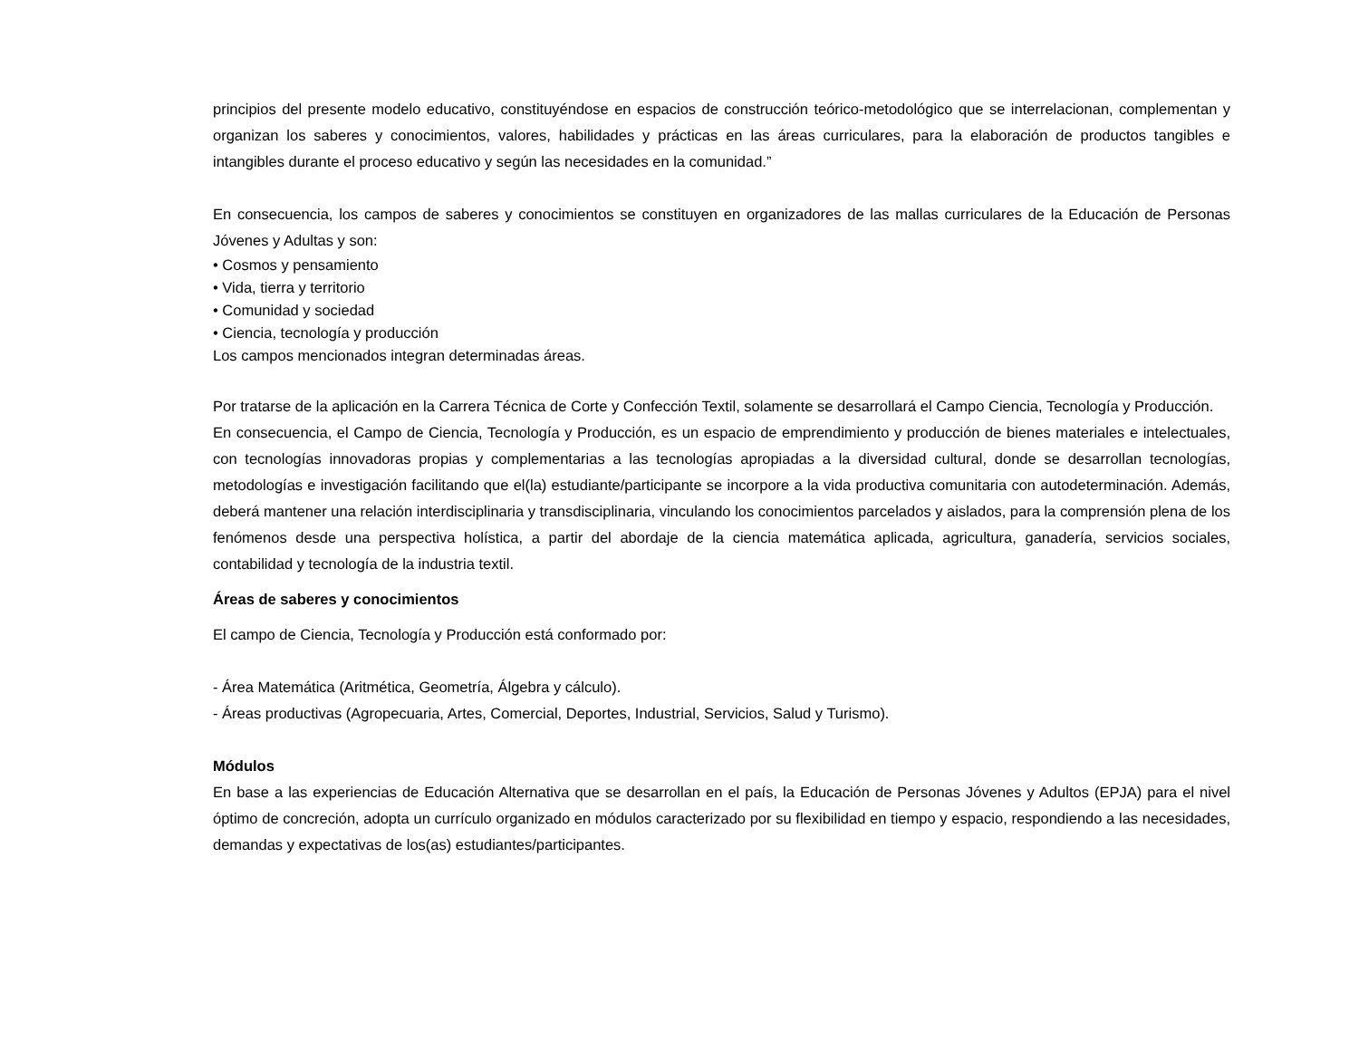principios del presente modelo educativo, constituyéndose en espacios de construcción teórico-metodológico que se interrelacionan, complementan y organizan los saberes y conocimientos, valores, habilidades y prácticas en las áreas curriculares, para la elaboración de productos tangibles e intangibles durante el proceso educativo y según las necesidades en la comunidad.”
En consecuencia, los campos de saberes y conocimientos se constituyen en organizadores de las mallas curriculares de la Educación de Personas Jóvenes y Adultas y son:
• Cosmos y pensamiento
• Vida, tierra y territorio
• Comunidad y sociedad
• Ciencia, tecnología y producción
Los campos mencionados integran determinadas áreas.
Por tratarse de la aplicación en la Carrera Técnica de Corte y Confección Textil, solamente se desarrollará el Campo Ciencia, Tecnología y Producción.
En consecuencia, el Campo de Ciencia, Tecnología y Producción, es un espacio de emprendimiento y producción de bienes materiales e intelectuales, con tecnologías innovadoras propias y complementarias a las tecnologías apropiadas a la diversidad cultural, donde se desarrollan tecnologías, metodologías e investigación facilitando que el(la) estudiante/participante se incorpore a la vida productiva comunitaria con autodeterminación. Además, deberá mantener una relación interdisciplinaria y transdisciplinaria, vinculando los conocimientos parcelados y aislados, para la comprensión plena de los fenómenos desde una perspectiva holística, a partir del abordaje de la ciencia matemática aplicada, agricultura, ganadería, servicios sociales, contabilidad y tecnología de la industria textil.
Áreas de saberes y conocimientos
El campo de Ciencia, Tecnología y Producción está conformado por:
- Área Matemática (Aritmética, Geometría, Álgebra y cálculo).
- Áreas productivas (Agropecuaria, Artes, Comercial, Deportes, Industrial, Servicios, Salud y Turismo).
Módulos
En base a las experiencias de Educación Alternativa que se desarrollan en el país, la Educación de Personas Jóvenes y Adultos (EPJA) para el nivel óptimo de concreción, adopta un currículo organizado en módulos caracterizado por su flexibilidad en tiempo y espacio, respondiendo a las necesidades, demandas y expectativas de los(as) estudiantes/participantes.